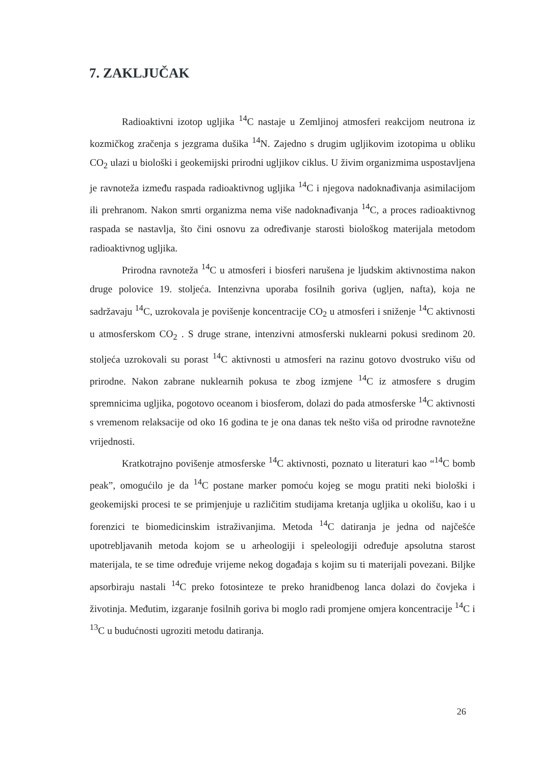7. ZAKLJUČAK
Radioaktivni izotop ugljika <sup>14</sup>C nastaje u Zemljinoj atmosferi reakcijom neutrona iz kozmičkog zračenja s jezgrama dušika <sup>14</sup>N. Zajedno s drugim ugljikovim izotopima u obliku CO<sub>2</sub> ulazi u biološki i geokemijski prirodni ugljikov ciklus. U živim organizmima uspostavljena je ravnoteža između raspada radioaktivnog ugljika <sup>14</sup>C i njegova nadoknađivanja asimilacijom ili prehranom. Nakon smrti organizma nema više nadoknađivanja <sup>14</sup>C, a proces radioaktivnog raspada se nastavlja, što čini osnovu za određivanje starosti biološkog materijala metodom radioaktivnog ugljika.
Prirodna ravnoteža <sup>14</sup>C u atmosferi i biosferi narušena je ljudskim aktivnostima nakon druge polovice 19. stoljeća. Intenzivna uporaba fosilnih goriva (ugljen, nafta), koja ne sadržavaju <sup>14</sup>C, uzrokovala je povišenje koncentracije CO<sub>2</sub> u atmosferi i sniženje <sup>14</sup>C aktivnosti u atmosferskom CO<sub>2</sub> . S druge strane, intenzivni atmosferski nuklearni pokusi sredinom 20. stoljeća uzrokovali su porast <sup>14</sup>C aktivnosti u atmosferi na razinu gotovo dvostruko višu od prirodne. Nakon zabrane nuklearnih pokusa te zbog izmjene <sup>14</sup>C iz atmosfere s drugim spremnicima ugljika, pogotovo oceanom i biosferom, dolazi do pada atmosferske <sup>14</sup>C aktivnosti s vremenom relaksacije od oko 16 godina te je ona danas tek nešto viša od prirodne ravnotežne vrijednosti.
Kratkotrajno povišenje atmosferske <sup>14</sup>C aktivnosti, poznato u literaturi kao “<sup>14</sup>C bomb peak”, omogućilo je da <sup>14</sup>C postane marker pomoću kojeg se mogu pratiti neki biološki i geokemijski procesi te se primjenjuje u različitim studijama kretanja ugljika u okolišu, kao i u forenzici te biomedicinskim istraživanjima. Metoda <sup>14</sup>C datiranja je jedna od najčešće upotrebljavanih metoda kojom se u arheologiji i speleologiji određuje apsolutna starost materijala, te se time određuje vrijeme nekog događaja s kojim su ti materijali povezani. Biljke apsorbiraju nastali <sup>14</sup>C preko fotosinteze te preko hranidbenog lanca dolazi do čovjeka i životinja. Međutim, izgaranje fosilnih goriva bi moglo radi promjene omjera koncentracije <sup>14</sup>C i <sup>13</sup>C u budućnosti ugroziti metodu datiranja.
26